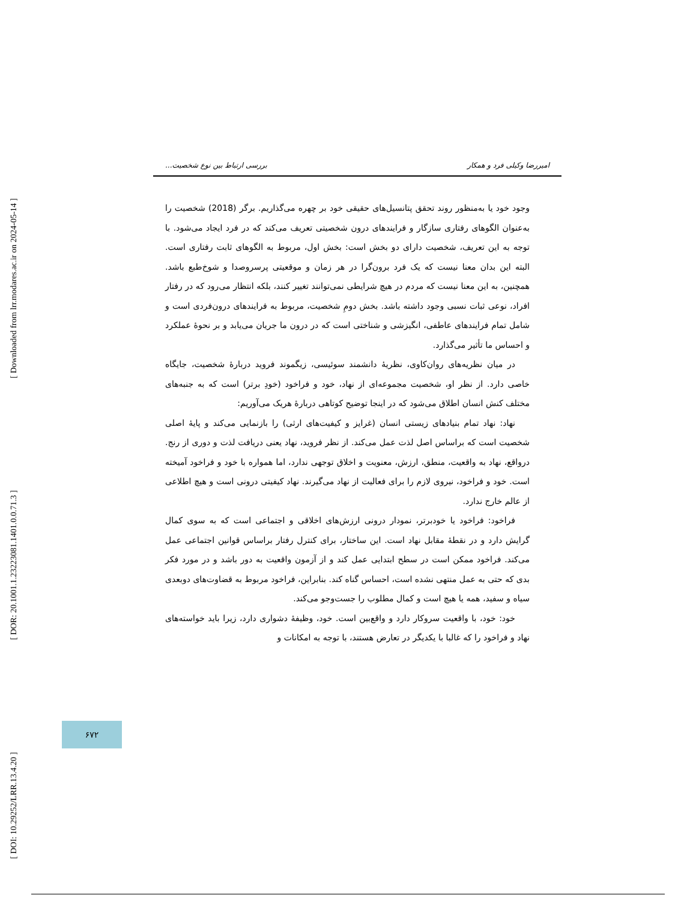[ Downloaded from lrr.modares.ac.ir on 2024-05-14 ]
[ DOR: 20.1001.1.23223081.1401.0.0.71.3 ]
[ DOI: 10.29252/LRR.13.4.20 ]
امیررضا وکیلی فرد و همکار بررسی ارتباط بین نوع شخصیت...
وجود خود یا به‌منظور روند تحقق پتانسیل‌های حقیقی خود بر چهره می‌گذاریم. برگر (2018) شخصیت را به‌عنوان الگوهای رفتاری سازگار و فرایندهای درون شخصیتی تعریف می‌کند که در فرد ایجاد می‌شود. با توجه به این تعریف، شخصیت دارای دو بخش است: بخش اول، مربوط به الگوهای ثابت رفتاری است. البته این بدان معنا نیست که یک فرد برون‌گرا در هر زمان و موقعیتی پرسروصدا و شوخ‌طبع باشد. همچنین، به این معنا نیست که مردم در هیچ شرایطی نمی‌توانند تغییر کنند، بلکه انتظار می‌رود که در رفتار افراد، نوعی ثبات نسبی وجود داشته باشد. بخش دومِ شخصیت، مربوط به فرایندهای درون‌فردی است و شامل تمام فرایندهای عاطفی، انگیزشی و شناختی است که در درون ما جریان می‌یابد و بر نحوهٔ عملکرد و احساس ما تأثیر می‌گذارد.
در میان نظریه‌های روان‌کاوی، نظریهٔ دانشمند سوئیسی، زیگموند فروید دربارهٔ شخصیت، جایگاه خاصی دارد. از نظر او، شخصیت مجموعه‌ای از نهاد، خود و فراخود (خودِ برتر) است که به جنبه‌های مختلف کنش انسان اطلاق می‌شود که در اینجا توضیح کوتاهی دربارهٔ هریک می‌آوریم:
نهاد: نهاد تمام بنیادهای زیستی انسان (غرایز و کیفیت‌های ارثی) را بازنمایی می‌کند و پایهٔ اصلی شخصیت است که براساس اصل لذت عمل می‌کند. از نظر فروید، نهاد یعنی دریافت لذت و دوری از رنج. درواقع، نهاد به واقعیت، منطق، ارزش، معنویت و اخلاق توجهی ندارد، اما همواره با خود و فراخود آمیخته است. خود و فراخود، نیروی لازم را برای فعالیت از نهاد می‌گیرند. نهاد کیفیتی درونی است و هیچ اطلاعی از عالم خارج ندارد.
فراخود: فراخود یا خودبرتر، نمودار درونی ارزش‌های اخلاقی و اجتماعی است که به سوی کمال گرایش دارد و در نقطهٔ مقابل نهاد است. این ساختار، برای کنترل رفتار براساس قوانین اجتماعی عمل می‌کند. فراخود ممکن است در سطح ابتدایی عمل کند و از آزمون واقعیت به دور باشد و در مورد فکر بدی که حتی به عمل منتهی نشده است، احساس گناه کند. بنابراین، فراخود مربوط به قضاوت‌های دوبعدی سیاه و سفید، همه یا هیچ است و کمال مطلوب را جست‌وجو می‌کند.
خود: خود، با واقعیت سروکار دارد و واقع‌بین است. خود، وظیفهٔ دشواری دارد، زیرا باید خواسته‌های نهاد و فراخود را که غالبا با یکدیگر در تعارض هستند، با توجه به امکانات و
۶۷۲